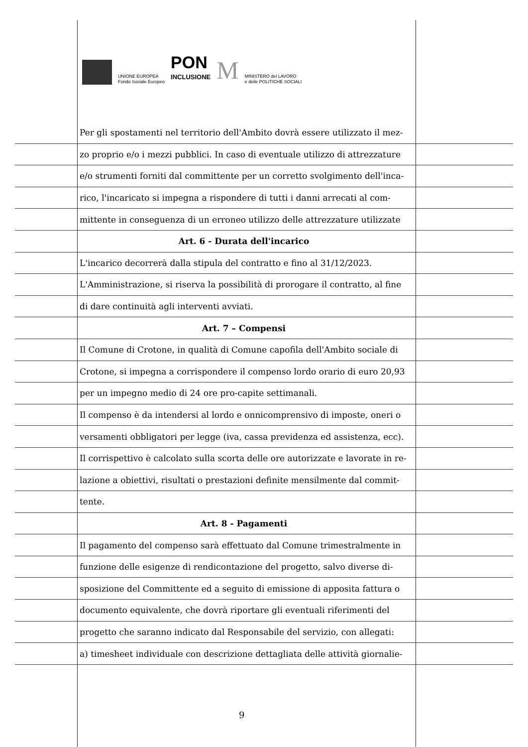UNIONE EUROPEA
Fondo Sociale Europeo
PON
INCLUSIONE
M
MINISTERO del LAVORO
e delle POLITICHE SOCIALI
Per gli spostamenti nel territorio dell'Ambito dovrà essere utilizzato il mez-
zo proprio e/o i mezzi pubblici. In caso di eventuale utilizzo di attrezzature
e/o strumenti forniti dal committente per un corretto svolgimento dell'inca-
rico, l'incaricato si impegna a rispondere di tutti i danni arrecati al com-
mittente in conseguenza di un erroneo utilizzo delle attrezzature utilizzate
Art. 6 - Durata dell'incarico
L'incarico decorrerà dalla stipula del contratto e fino al 31/12/2023.
L'Amministrazione, si riserva la possibilità di prorogare il contratto, al fine
di dare continuità agli interventi avviati.
Art. 7 – Compensi
Il Comune di Crotone, in qualità di Comune capofila dell'Ambito sociale di
Crotone, si impegna a corrispondere il compenso lordo orario di euro 20,93
per un impegno medio di 24 ore pro-capite settimanali.
Il compenso è da intendersi al lordo e onnicomprensivo di imposte, oneri o
versamenti obbligatori per legge (iva, cassa previdenza ed assistenza, ecc).
Il corrispettivo è calcolato sulla scorta delle ore autorizzate e lavorate in re-
lazione a obiettivi, risultati o prestazioni definite mensilmente dal commit-
tente.
Art. 8 - Pagamenti
Il pagamento del compenso sarà effettuato dal Comune trimestralmente in
funzione delle esigenze di rendicontazione del progetto, salvo diverse di-
sposizione del Committente ed a seguito di emissione di apposita fattura o
documento equivalente, che dovrà riportare gli eventuali riferimenti del
progetto che saranno indicato dal Responsabile del servizio, con allegati:
a) timesheet individuale con descrizione dettagliata delle attività giornalie-
9